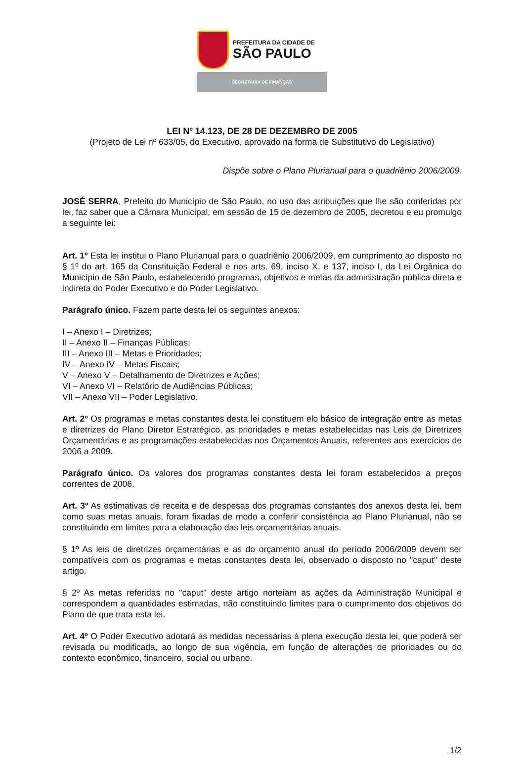PREFEITURA DA CIDADE DE
SÃO PAULO
SECRETARIA DE FINANÇAS
LEI Nº 14.123, DE 28 DE DEZEMBRO DE 2005
(Projeto de Lei nº 633/05, do Executivo, aprovado na forma de Substitutivo do Legislativo)
Dispõe sobre o Plano Plurianual para o quadriênio 2006/2009.
JOSÉ SERRA, Prefeito do Município de São Paulo, no uso das atribuições que lhe são conferidas por lei, faz saber que a Câmara Municipal, em sessão de 15 de dezembro de 2005, decretou e eu promulgo a seguinte lei:
Art. 1º Esta lei institui o Plano Plurianual para o quadriênio 2006/2009, em cumprimento ao disposto no § 1º do art. 165 da Constituição Federal e nos arts. 69, inciso X, e 137, inciso I, da Lei Orgânica do Município de São Paulo, estabelecendo programas, objetivos e metas da administração pública direta e indireta do Poder Executivo e do Poder Legislativo.
Parágrafo único. Fazem parte desta lei os seguintes anexos:
I – Anexo I – Diretrizes;
II – Anexo II – Finanças Públicas;
III – Anexo III – Metas e Prioridades;
IV – Anexo IV – Metas Fiscais;
V – Anexo V – Detalhamento de Diretrizes e Ações;
VI – Anexo VI – Relatório de Audiências Públicas;
VII – Anexo VII – Poder Legislativo.
Art. 2º Os programas e metas constantes desta lei constituem elo básico de integração entre as metas e diretrizes do Plano Diretor Estratégico, as prioridades e metas estabelecidas nas Leis de Diretrizes Orçamentárias e as programações estabelecidas nos Orçamentos Anuais, referentes aos exercícios de 2006 a 2009.
Parágrafo único. Os valores dos programas constantes desta lei foram estabelecidos a preços correntes de 2006.
Art. 3º As estimativas de receita e de despesas dos programas constantes dos anexos desta lei, bem como suas metas anuais, foram fixadas de modo a conferir consistência ao Plano Plurianual, não se constituindo em limites para a elaboração das leis orçamentárias anuais.
§ 1º As leis de diretrizes orçamentárias e as do orçamento anual do período 2006/2009 devem ser compatíveis com os programas e metas constantes desta lei, observado o disposto no "caput" deste artigo.
§ 2º As metas referidas no "caput" deste artigo norteiam as ações da Administração Municipal e correspondem a quantidades estimadas, não constituindo limites para o cumprimento dos objetivos do Plano de que trata esta lei.
Art. 4º O Poder Executivo adotará as medidas necessárias à plena execução desta lei, que poderá ser revisada ou modificada, ao longo de sua vigência, em função de alterações de prioridades ou do contexto econômico, financeiro, social ou urbano.
1/2